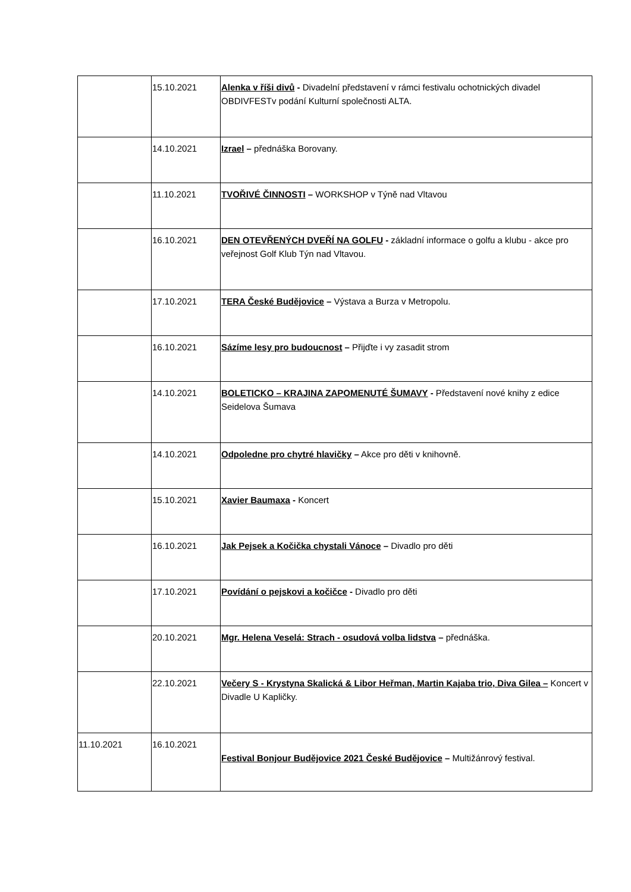| | 15.10.2021 | Alenka v říši divů - Divadelní představení v rámci festivalu ochotnických divadel OBDIVFESTv podání Kulturní společnosti ALTA. |
| | 14.10.2021 | Izrael – přednáška Borovany. |
| | 11.10.2021 | TVOŘIVÉ ČINNOSTI – WORKSHOP v Týně nad Vltavou |
| | 16.10.2021 | DEN OTEVŘENÝCH DVEŘÍ NA GOLFU - základní informace o golfu a klubu - akce pro veřejnost Golf Klub Týn nad Vltavou. |
| | 17.10.2021 | TERA České Budějovice – Výstava a Burza v Metropolu. |
| | 16.10.2021 | Sázíme lesy pro budoucnost – Přijďte i vy zasadit strom |
| | 14.10.2021 | BOLETICKO – KRAJINA ZAPOMENUTÉ ŠUMAVY - Představení nové knihy z edice Seidelova Šumava |
| | 14.10.2021 | Odpoledne pro chytré hlavičky – Akce pro děti v knihovně. |
| | 15.10.2021 | Xavier Baumaxa - Koncert |
| | 16.10.2021 | Jak Pejsek a Kočička chystali Vánoce – Divadlo pro děti |
| | 17.10.2021 | Povídání o pejskovi a kočičce - Divadlo pro děti |
| | 20.10.2021 | Mgr. Helena Veselá: Strach - osudová volba lidstva – přednáška. |
| | 22.10.2021 | Večery S - Krystyna Skalická & Libor Heřman, Martin Kajaba trio, Diva Gilea – Koncert v Divadle U Kapličky. |
| 11.10.2021 | 16.10.2021 | Festival Bonjour Budějovice 2021 České Budějovice – Multižánrový festival. |